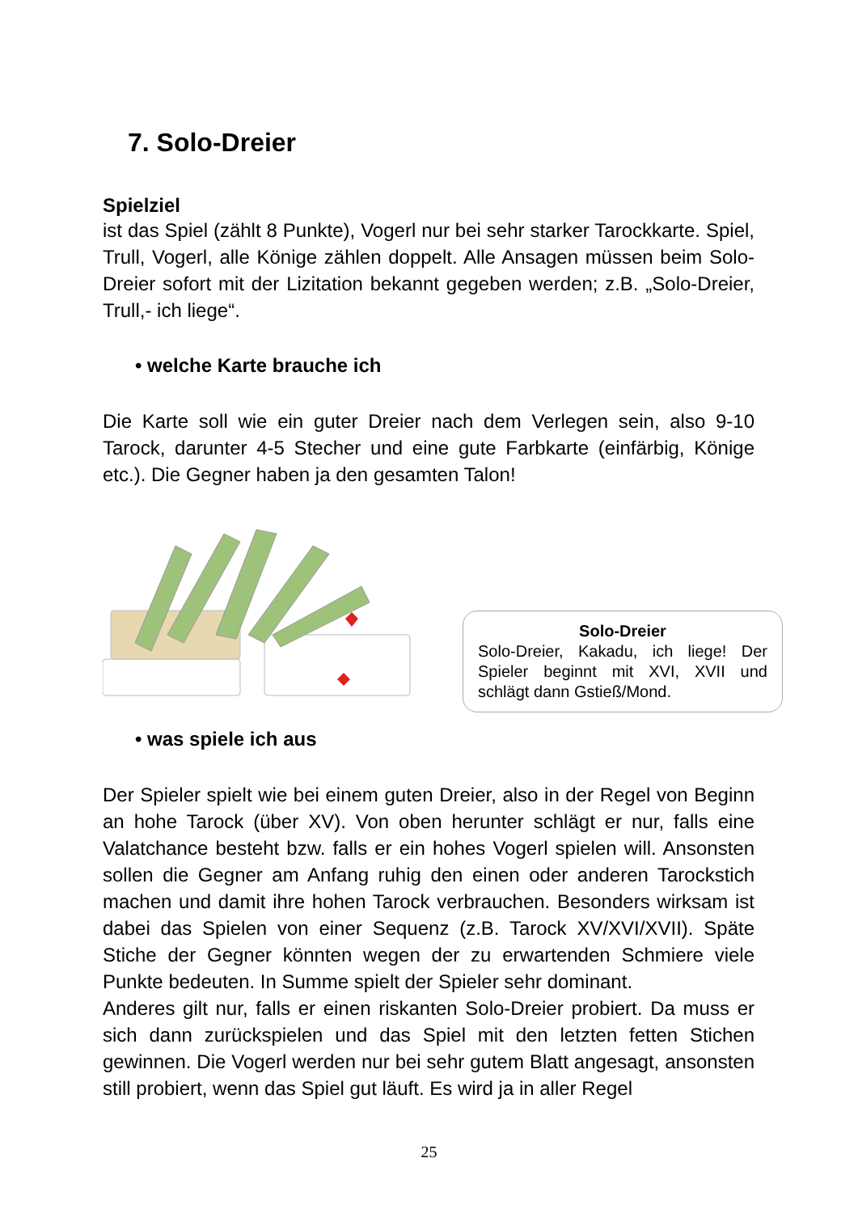7. Solo-Dreier
Spielziel
ist das Spiel (zählt 8 Punkte), Vogerl nur bei sehr starker Tarockkarte. Spiel, Trull, Vogerl, alle Könige zählen doppelt. Alle Ansagen müssen beim Solo-Dreier sofort mit der Lizitation bekannt gegeben werden; z.B. „Solo-Dreier, Trull,- ich liege“.
• welche Karte brauche ich
Die Karte soll wie ein guter Dreier nach dem Verlegen sein, also 9-10 Tarock, darunter 4-5 Stecher und eine gute Farbkarte (einfärbig, Könige etc.). Die Gegner haben ja den gesamten Talon!
Solo-Dreier
Solo-Dreier, Kakadu, ich liege! Der Spieler beginnt mit XVI, XVII und schlägt dann Gstieß/Mond.
• was spiele ich aus
Der Spieler spielt wie bei einem guten Dreier, also in der Regel von Beginn an hohe Tarock (über XV). Von oben herunter schlägt er nur, falls eine Valatchance besteht bzw. falls er ein hohes Vogerl spielen will. Ansonsten sollen die Gegner am Anfang ruhig den einen oder anderen Tarockstich machen und damit ihre hohen Tarock verbrauchen. Besonders wirksam ist dabei das Spielen von einer Sequenz (z.B. Tarock XV/XVI/XVII). Späte Stiche der Gegner könnten wegen der zu erwartenden Schmiere viele Punkte bedeuten. In Summe spielt der Spieler sehr dominant.
Anderes gilt nur, falls er einen riskanten Solo-Dreier probiert. Da muss er sich dann zurückspielen und das Spiel mit den letzten fetten Stichen gewinnen. Die Vogerl werden nur bei sehr gutem Blatt angesagt, ansonsten still probiert, wenn das Spiel gut läuft. Es wird ja in aller Regel
25